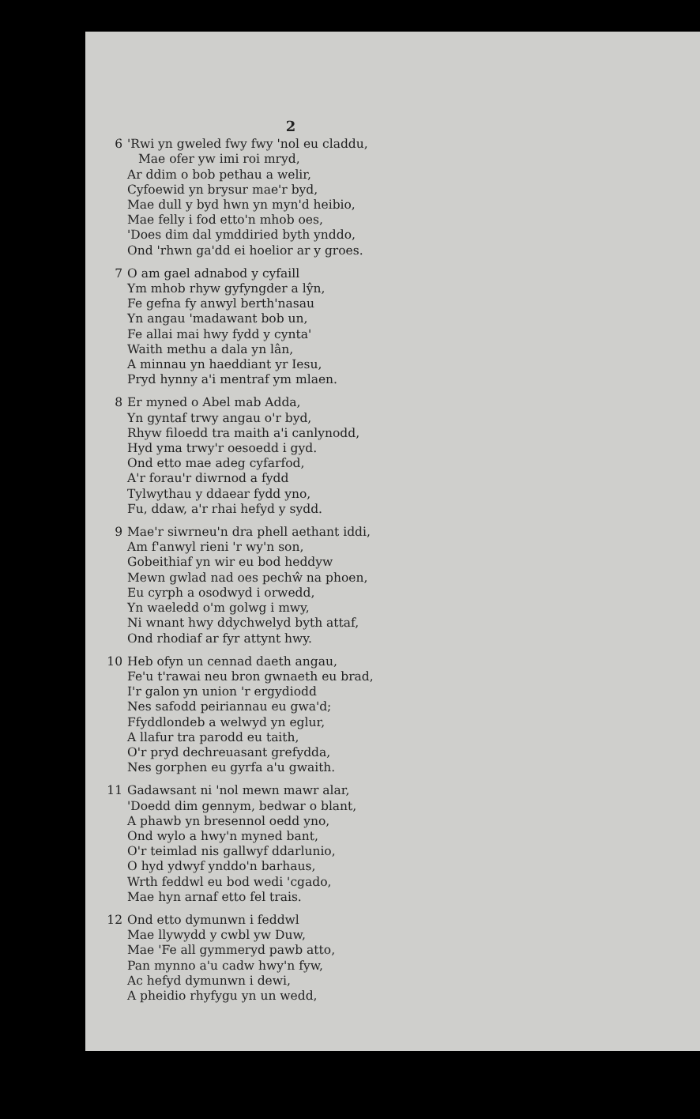2
6 'Rwi yn gweled fwy fwy 'nol eu claddu,
Mae ofer yw imi roi mryd,
Ar ddim o bob pethau a welir,
Cyfoewid yn brysur mae'r byd,
Mae dull y byd hwn yn myn'd heibio,
Mae felly i fod etto'n mhob oes,
'Does dim dal ymddiried byth ynddo,
Ond 'rhwn ga'dd ei hoelior ar y groes.
7 O am gael adnabod y cyfaill
Ym mhob rhyw gyfyngder a lŷn,
Fe gefna fy anwyl berth'nasau
Yn angau 'madawant bob un,
Fe allai mai hwy fydd y cynta'
Waith methu a dala yn lân,
A minnau yn haeddiant yr Iesu,
Pryd hynny a'i mentraf ym mlaen.
8 Er myned o Abel mab Adda,
Yn gyntaf trwy angau o'r byd,
Rhyw filoedd tra maith a'i canlynodd,
Hyd yma trwy'r oesoedd i gyd.
Ond etto mae adeg cyfarfod,
A'r forau'r diwrnod a fydd
Tylwythau y ddaear fydd yno,
Fu, ddaw, a'r rhai hefyd y sydd.
9 Mae'r siwrneu'n dra phell aethant iddi,
Am f'anwyl rieni 'r wy'n son,
Gobeithiaf yn wir eu bod heddyw
Mewn gwlad nad oes pechŵ na phoen,
Eu cyrph a osodwyd i orwedd,
Yn waeledd o'm golwg i mwy,
Ni wnant hwy ddychwelyd byth attaf,
Ond rhodiaf ar fyr attynt hwy.
10 Heb ofyn un cennad daeth angau,
Fe'u t'rawai neu bron gwnaeth eu brad,
I'r galon yn union 'r ergydiodd
Nes safodd peiriannau eu gwa'd;
Ffyddlondeb a welwyd yn eglur,
A llafur tra parodd eu taith,
O'r pryd dechreuasant grefydda,
Nes gorphen eu gyrfa a'u gwaith.
11 Gadawsant ni 'nol mewn mawr alar,
'Doedd dim gennym, bedwar o blant,
A phawb yn bresennol oedd yno,
Ond wylo a hwy'n myned bant,
O'r teimlad nis gallwyf ddarlunio,
O hyd ydwyf ynddo'n barhaus,
Wrth feddwl eu bod wedi 'cgado,
Mae hyn arnaf etto fel trais.
12 Ond etto dymunwn i feddwl
Mae llywydd y cwbl yw Duw,
Mae 'Fe all gymmeryd pawb atto,
Pan mynno a'u cadw hwy'n fyw,
Ac hefyd dymunwn i dewi,
A pheidio rhyfygu yn un wedd,